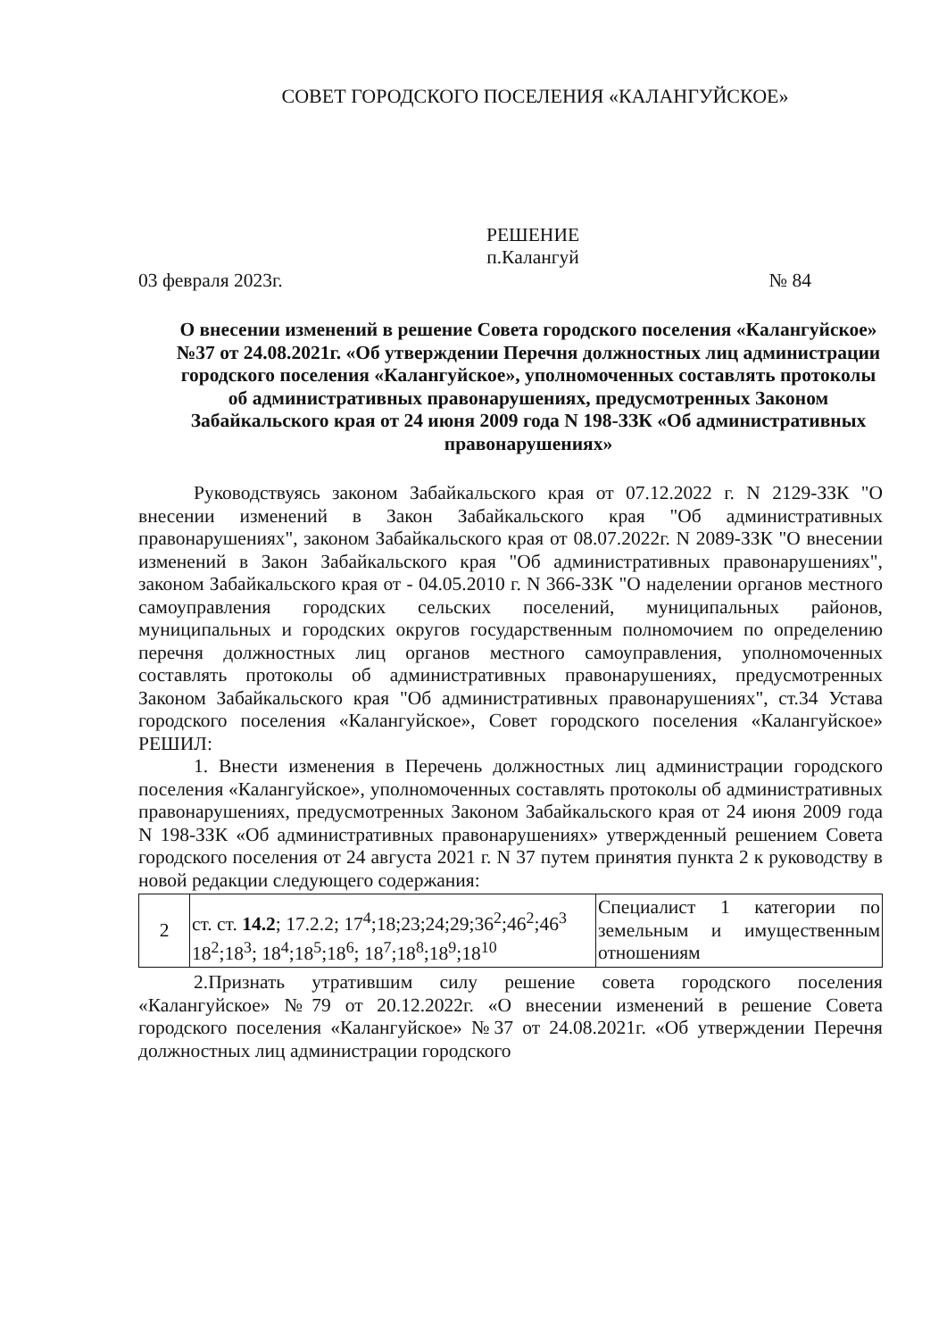СОВЕТ ГОРОДСКОГО ПОСЕЛЕНИЯ «КАЛАНГУЙСКОЕ»
РЕШЕНИЕ
п.Калангуй
03 февраля 2023г. № 84
О внесении изменений в решение Совета городского поселения «Калангуйское» №37 от 24.08.2021г. «Об утверждении Перечня должностных лиц администрации городского поселения «Калангуйское», уполномоченных составлять протоколы об административных правонарушениях, предусмотренных Законом Забайкальского края от 24 июня 2009 года N 198-ЗЗК «Об административных правонарушениях»
Руководствуясь законом Забайкальского края от 07.12.2022 г. N 2129-ЗЗК "О внесении изменений в Закон Забайкальского края "Об административных правонарушениях", законом Забайкальского края от 08.07.2022г. N 2089-ЗЗК "О внесении изменений в Закон Забайкальского края "Об административных правонарушениях", законом Забайкальского края от - 04.05.2010 г. N 366-ЗЗК "О наделении органов местного самоуправления городских сельских поселений, муниципальных районов, муниципальных и городских округов государственным полномочием по определению перечня должностных лиц органов местного самоуправления, уполномоченных составлять протоколы об административных правонарушениях, предусмотренных Законом Забайкальского края "Об административных правонарушениях", ст.34 Устава городского поселения «Калангуйское», Совет городского поселения «Калангуйское» РЕШИЛ:
1. Внести изменения в Перечень должностных лиц администрации городского поселения «Калангуйское», уполномоченных составлять протоколы об административных правонарушениях, предусмотренных Законом Забайкальского края от 24 июня 2009 года N 198-ЗЗК «Об административных правонарушениях» утвержденный решением Совета городского поселения от 24 августа 2021 г. N 37 путем принятия пункта 2 к руководству в новой редакции следующего содержания:
| 2 | ст. ст. 14.2 ; 17.2.2; 17<sup>4</sup>;18;23;24;29;36<sup>2</sup>;46<sup>2</sup>;46<sup>3</sup> 18<sup>2</sup>;18<sup>3</sup>; 18<sup>4</sup>;18<sup>5</sup>;18<sup>6</sup>; 18<sup>7</sup>;18<sup>8</sup>;18<sup>9</sup>;18<sup>10</sup> | Специалист 1 категории по земельным и имущественным отношениям |
2.Признать утратившим силу решение совета городского поселения «Калангуйское» №79 от 20.12.2022г. «О внесении изменений в решение Совета городского поселения «Калангуйское» №37 от 24.08.2021г. «Об утверждении Перечня должностных лиц администрации городского